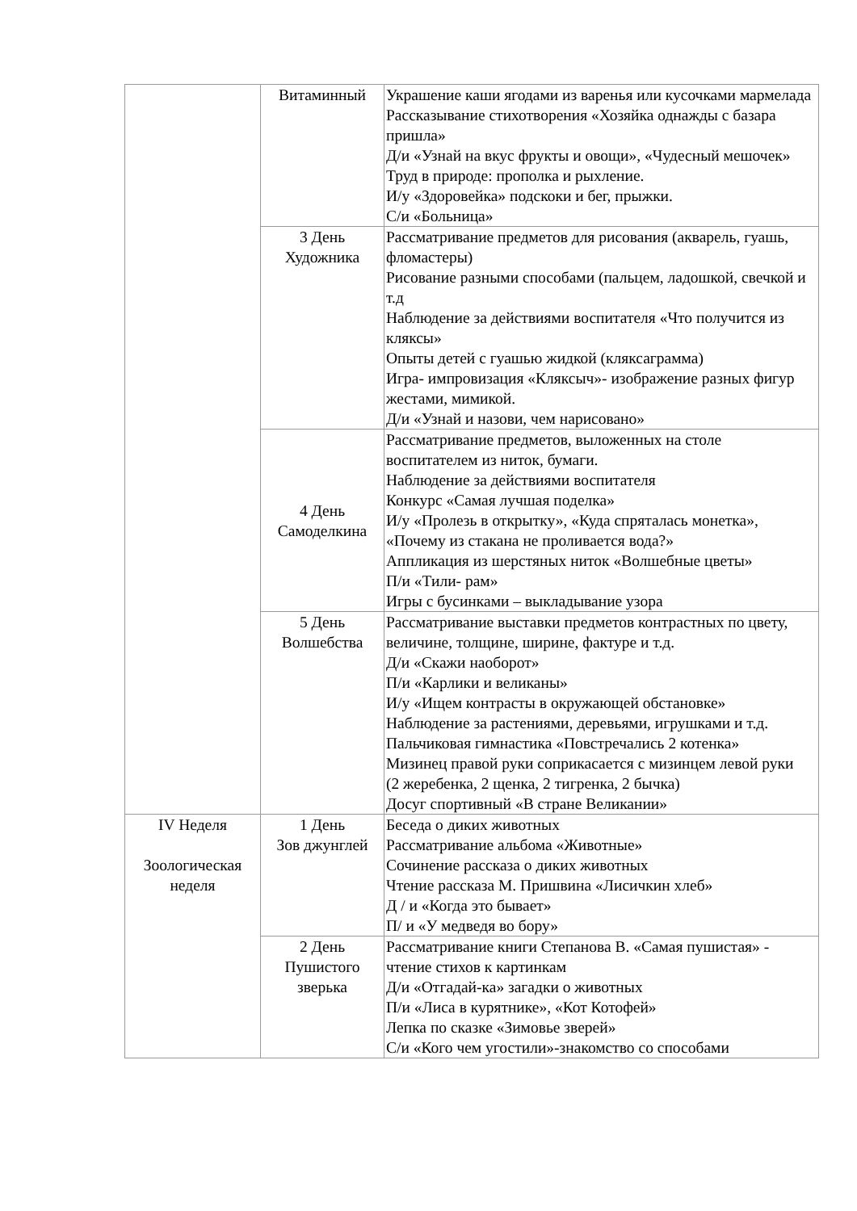| | Витаминный | Украшение каши ягодами из варенья или кусочками мармелада Рассказывание стихотворения «Хозяйка однажды с базара пришла» Д/и «Узнай на вкус фрукты и овощи», «Чудесный мешочек» Труд в природе: прополка и рыхление. И/у «Здоровейка» подскоки и бег, прыжки. С/и «Больница» |
| | 3 День Художника | Рассматривание предметов для рисования (акварель, гуашь, фломастеры) Рисование разными способами (пальцем, ладошкой, свечкой и т.д Наблюдение за действиями воспитателя «Что получится из кляксы» Опыты детей с гуашью жидкой (кляксаграмма) Игра- импровизация «Кляксыч»- изображение разных фигур жестами, мимикой. Д/и «Узнай и назови, чем нарисовано» |
| | 4 День Самоделкина | Рассматривание предметов, выложенных на столе воспитателем из ниток, бумаги. Наблюдение за действиями воспитателя Конкурс «Самая лучшая поделка» И/у «Пролезь в открытку», «Куда спряталась монетка», «Почему из стакана не проливается вода?» Аппликация из шерстяных ниток «Волшебные цветы» П/и «Тили- рам» Игры с бусинками – выкладывание узора |
| | 5 День Волшебства | Рассматривание выставки предметов контрастных по цвету, величине, толщине, ширине, фактуре и т.д. Д/и «Скажи наоборот» П/и «Карлики и великаны» И/у «Ищем контрасты в окружающей обстановке» Наблюдение за растениями, деревьями, игрушками и т.д. Пальчиковая гимнастика «Повстречались 2 котенка» Мизинец правой руки соприкасается с мизинцем левой руки (2 жеребенка, 2 щенка, 2 тигренка, 2 бычка) Досуг спортивный «В стране Великании» |
| IV Неделя Зоологическая неделя | 1 День Зов джунглей | Беседа о диких животных Рассматривание альбома «Животные» Сочинение рассказа о диких животных Чтение рассказа М. Пришвина «Лисичкин хлеб» Д / и «Когда это бывает» П/ и «У медведя во бору» |
| | 2 День Пушистого зверька | Рассматривание книги Степанова В. «Самая пушистая» - чтение стихов к картинкам Д/и «Отгадай-ка» загадки о животных П/и «Лиса в курятнике», «Кот Котофей» Лепка по сказке «Зимовье зверей» С/и «Кого чем угостили»-знакомство со способами |